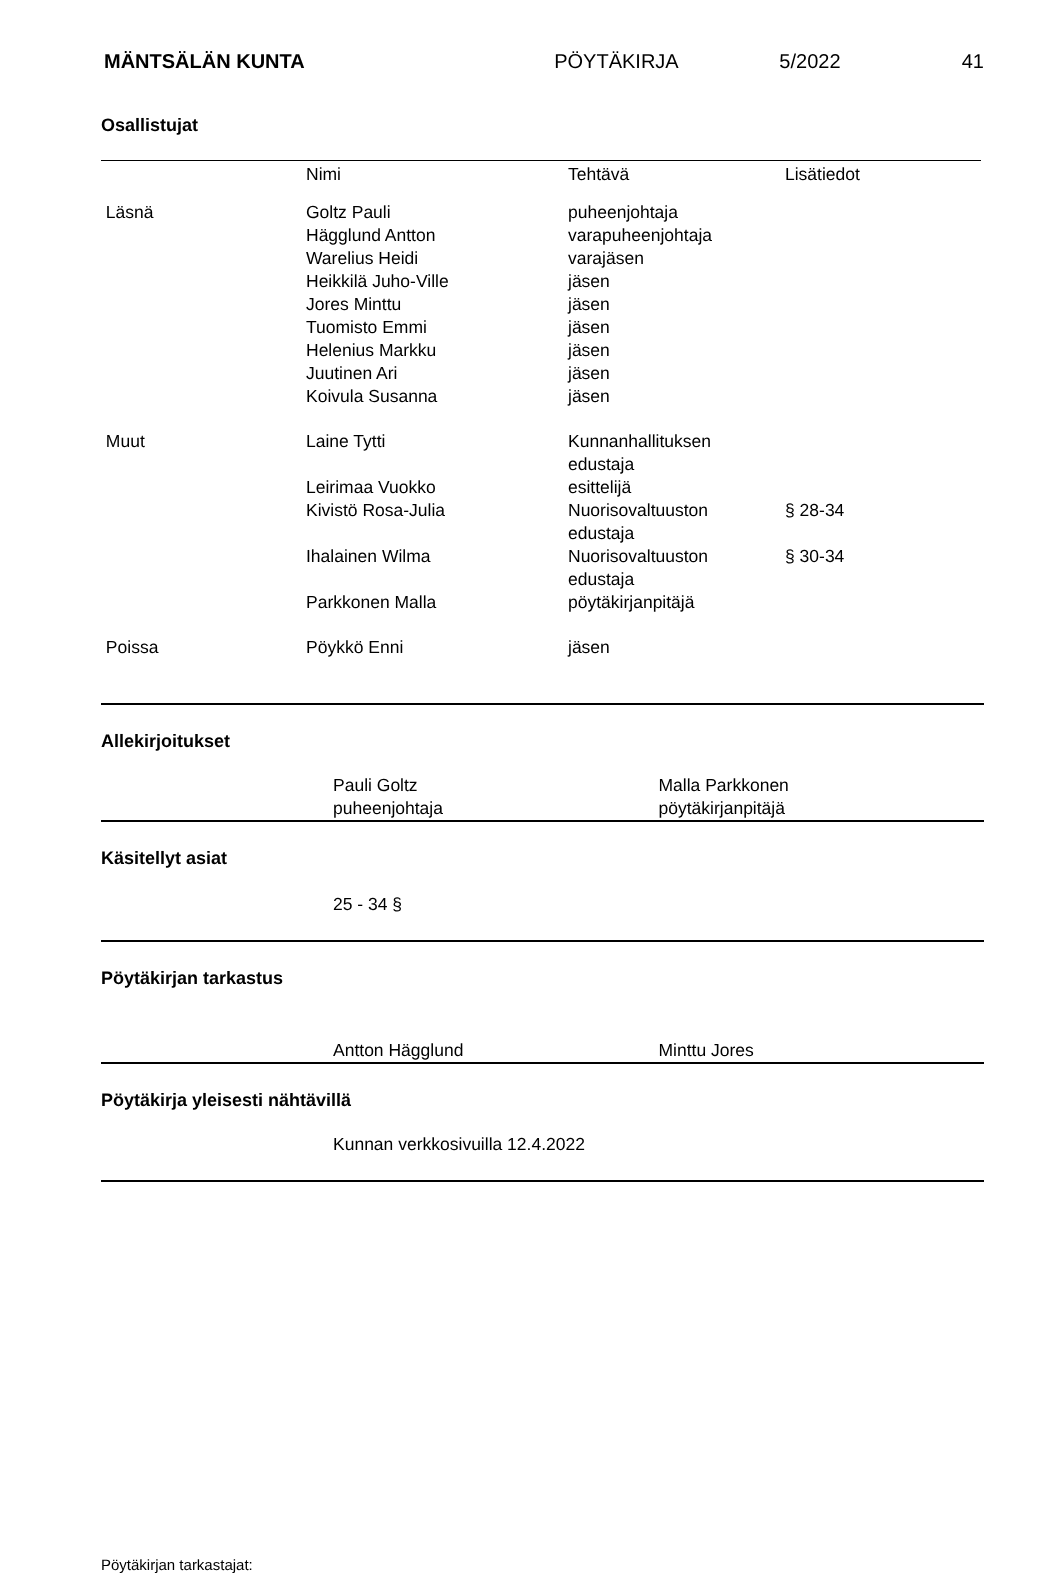MÄNTSÄLÄN KUNTA PÖYTÄKIRJA 5/2022 41
Osallistujat
| | Nimi | Tehtävä | Lisätiedot |
| Läsnä | Goltz Pauli Hägglund Antton Warelius Heidi Heikkilä Juho-Ville Jores Minttu Tuomisto Emmi Helenius Markku Juutinen Ari Koivula Susanna | puheenjohtaja varapuheenjohtaja varajäsen jäsen jäsen jäsen jäsen jäsen jäsen | |
| Muut | Laine Tytti | Kunnanhallituksen edustaja | |
| | Leirimaa Vuokko | esittelijä | |
| | Kivistö Rosa-Julia | Nuorisovaltuuston edustaja | § 28-34 |
| | Ihalainen Wilma | Nuorisovaltuuston edustaja | § 30-34 |
| | Parkkonen Malla | pöytäkirjanpitäjä | |
| Poissa | Pöykkö Enni | jäsen | |
Allekirjoitukset
Pauli Goltz
puheenjohtaja
Malla Parkkonen
pöytäkirjanpitäjä
Käsitellyt asiat
25 - 34 §
Pöytäkirjan tarkastus
Antton Hägglund Minttu Jores
Pöytäkirja yleisesti nähtävillä
Kunnan verkkosivuilla 12.4.2022
Pöytäkirjan tarkastajat: